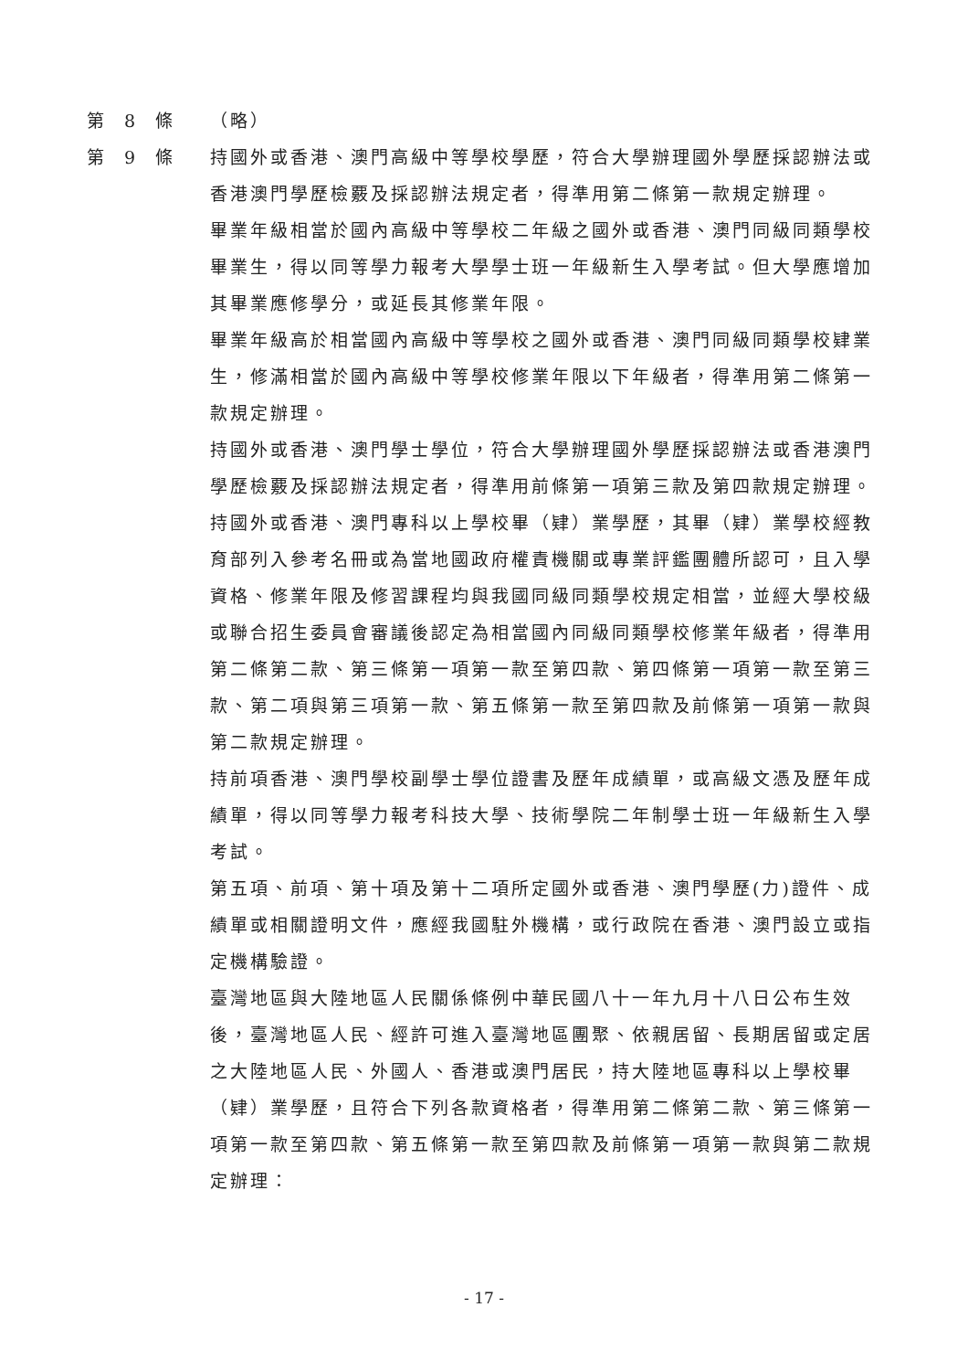第 8 條 （略）
第 9 條 持國外或香港、澳門高級中等學校學歷，符合大學辦理國外學歷採認辦法或香港澳門學歷檢覈及採認辦法規定者，得準用第二條第一款規定辦理。
畢業年級相當於國內高級中等學校二年級之國外或香港、澳門同級同類學校畢業生，得以同等學力報考大學學士班一年級新生入學考試。但大學應增加其畢業應修學分，或延長其修業年限。
畢業年級高於相當國內高級中等學校之國外或香港、澳門同級同類學校肄業生，修滿相當於國內高級中等學校修業年限以下年級者，得準用第二條第一款規定辦理。
持國外或香港、澳門學士學位，符合大學辦理國外學歷採認辦法或香港澳門學歷檢覈及採認辦法規定者，得準用前條第一項第三款及第四款規定辦理。
持國外或香港、澳門專科以上學校畢（肄）業學歷，其畢（肄）業學校經教育部列入參考名冊或為當地國政府權責機關或專業評鑑團體所認可，且入學資格、修業年限及修習課程均與我國同級同類學校規定相當，並經大學校級或聯合招生委員會審議後認定為相當國內同級同類學校修業年級者，得準用第二條第二款、第三條第一項第一款至第四款、第四條第一項第一款至第三款、第二項與第三項第一款、第五條第一款至第四款及前條第一項第一款與第二款規定辦理。
持前項香港、澳門學校副學士學位證書及歷年成績單，或高級文憑及歷年成績單，得以同等學力報考科技大學、技術學院二年制學士班一年級新生入學考試。
第五項、前項、第十項及第十二項所定國外或香港、澳門學歷(力)證件、成績單或相關證明文件，應經我國駐外機構，或行政院在香港、澳門設立或指定機構驗證。
臺灣地區與大陸地區人民關係條例中華民國八十一年九月十八日公布生效後，臺灣地區人民、經許可進入臺灣地區團聚、依親居留、長期居留或定居之大陸地區人民、外國人、香港或澳門居民，持大陸地區專科以上學校畢（肄）業學歷，且符合下列各款資格者，得準用第二條第二款、第三條第一項第一款至第四款、第五條第一款至第四款及前條第一項第一款與第二款規定辦理：
- 17 -